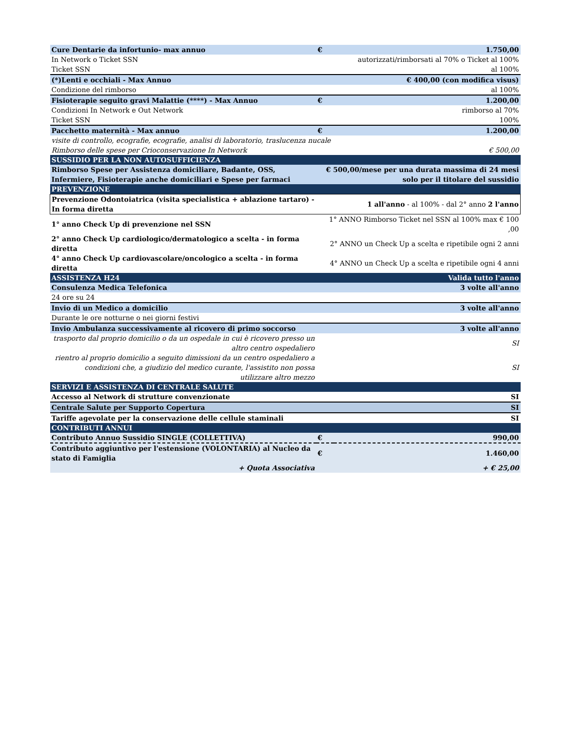| Cure Dentarie da infortunio- max annuo | € | 1.750,00 |
| In Network o Ticket SSN | | autorizzati/rimborsati al 70% o Ticket al 100% |
| Ticket SSN | | al 100% |
| (*)Lenti e occhiali - Max Annuo | | € 400,00 (con modifica visus) |
| Condizione del rimborso | | al 100% |
| Fisioterapie seguito gravi Malattie (****) - Max Annuo | € | 1.200,00 |
| Condizioni In Network e Out Network | | rimborso al 70% |
| Ticket SSN | | 100% |
| Pacchetto maternità - Max annuo | € | 1.200,00 |
| visite di controllo, ecografie, ecografie, analisi di laboratorio, traslucenza nucale | | |
| Rimborso delle spese per Crioconservazione In Network | | € 500,00 |
| SUSSIDIO PER LA NON AUTOSUFFICIENZA | | |
| Rimborso Spese per Assistenza domiciliare, Badante, OSS, Infermiere, Fisioterapie anche domiciliari e Spese per farmaci | € 500,00/mese per una durata massima di 24 mesi solo per il titolare del sussidio | |
| PREVENZIONE | | |
| Prevenzione Odontoiatrica (visita specialistica + ablazione tartaro) - In forma diretta | 1 all'anno - al 100% - dal 2° anno 2 l'anno | |
| 1° anno Check Up di prevenzione nel SSN | 1° ANNO Rimborso Ticket nel SSN al 100% max € 100 ,00 | |
| 2° anno Check Up cardiologico/dermatologico a scelta - in forma diretta | 2° ANNO un Check Up a scelta e ripetibile ogni 2 anni | |
| 4° anno Check Up cardiovascolare/oncologico a scelta - in forma diretta | 4° ANNO un Check Up a scelta e ripetibile ogni 4 anni | |
| ASSISTENZA H24 | | Valida tutto l'anno |
| Consulenza Medica Telefonica | | 3 volte all'anno |
| 24 ore su 24 | | |
| Invio di un Medico a domicilio | | 3 volte all'anno |
| Durante le ore notturne o nei giorni festivi | | |
| Invio Ambulanza successivamente al ricovero di primo soccorso | | 3 volte all'anno |
| trasporto dal proprio domicilio o da un ospedale in cui è ricovero presso un altro centro ospedaliero | | SI |
| rientro al proprio domicilio a seguito dimissioni da un centro ospedaliero a condizioni che, a giudizio del medico curante, l'assistito non possa utilizzare altro mezzo | | SI |
| SERVIZI E ASSISTENZA DI CENTRALE SALUTE | | |
| Accesso al Network di strutture convenzionate | | SI |
| Centrale Salute per Supporto Copertura | | SI |
| Tariffe agevolate per la conservazione delle cellule staminali | | SI |
| CONTRIBUTI ANNUI | | |
| Contributo Annuo Sussidio SINGLE (COLLETTIVA) | € | 990,00 |
| Contributo aggiuntivo per l'estensione (VOLONTARIA) al Nucleo da stato di Famiglia | € | 1.460,00 |
| + Quota Associativa | | + € 25,00 |